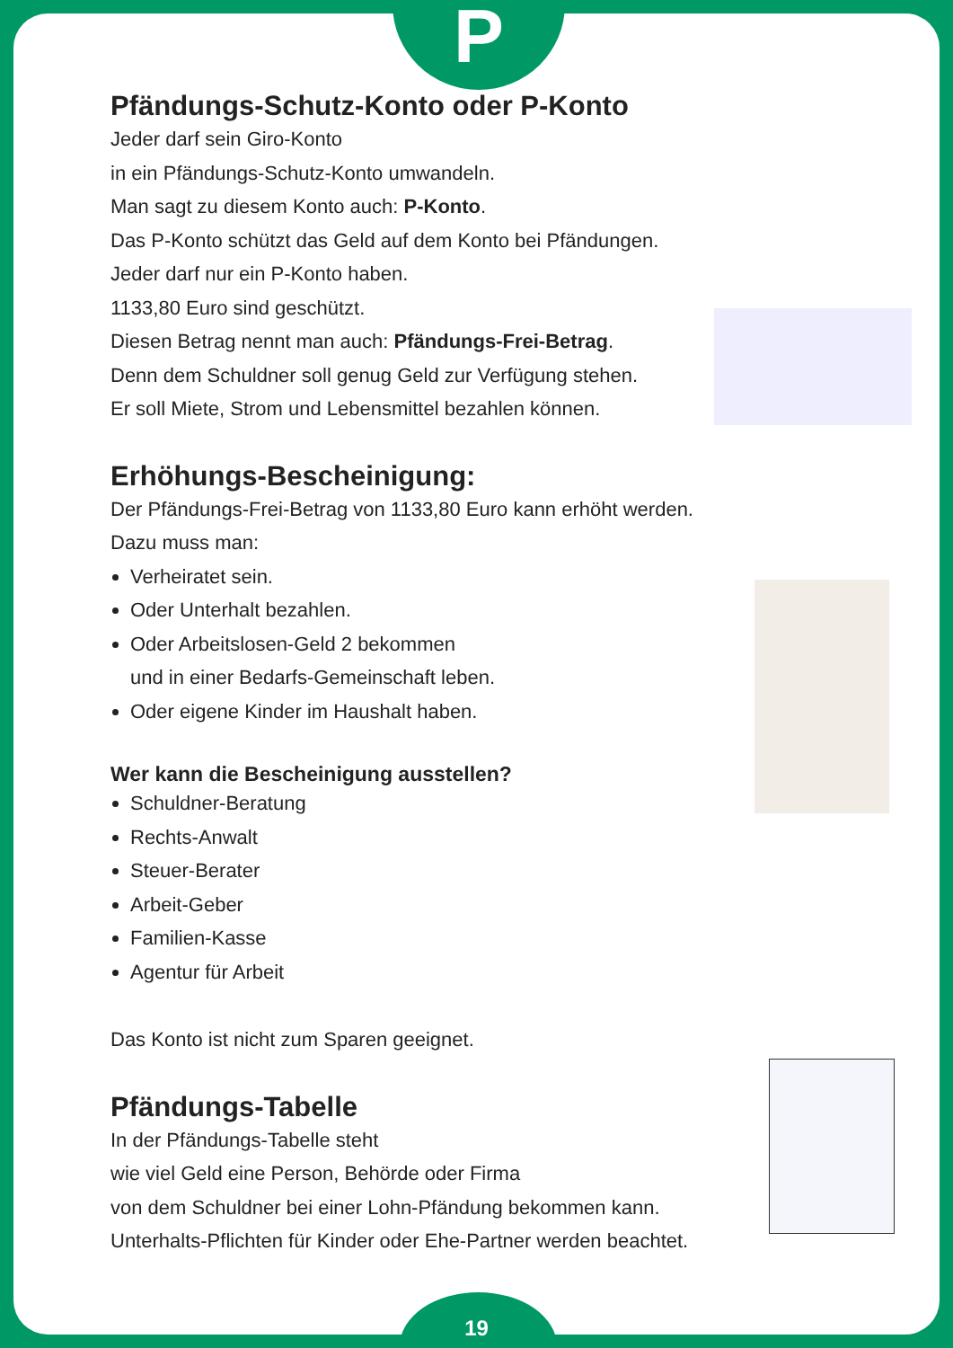P
Pfändungs-Schutz-Konto oder P-Konto
Jeder darf sein Giro-Konto
in ein Pfändungs-Schutz-Konto umwandeln.
Man sagt zu diesem Konto auch: P-Konto.
Das P-Konto schützt das Geld auf dem Konto bei Pfändungen.
Jeder darf nur ein P-Konto haben.
1133,80 Euro sind geschützt.
Diesen Betrag nennt man auch: Pfändungs-Frei-Betrag.
Denn dem Schuldner soll genug Geld zur Verfügung stehen.
Er soll Miete, Strom und Lebensmittel bezahlen können.
Erhöhungs-Bescheinigung:
Der Pfändungs-Frei-Betrag von 1133,80 Euro kann erhöht werden.
Dazu muss man:
Verheiratet sein.
Oder Unterhalt bezahlen.
Oder Arbeitslosen-Geld 2 bekommen
und in einer Bedarfs-Gemeinschaft leben.
Oder eigene Kinder im Haushalt haben.
Wer kann die Bescheinigung ausstellen?
Schuldner-Beratung
Rechts-Anwalt
Steuer-Berater
Arbeit-Geber
Familien-Kasse
Agentur für Arbeit
Das Konto ist nicht zum Sparen geeignet.
Pfändungs-Tabelle
In der Pfändungs-Tabelle steht
wie viel Geld eine Person, Behörde oder Firma
von dem Schuldner bei einer Lohn-Pfändung bekommen kann.
Unterhalts-Pflichten für Kinder oder Ehe-Partner werden beachtet.
19